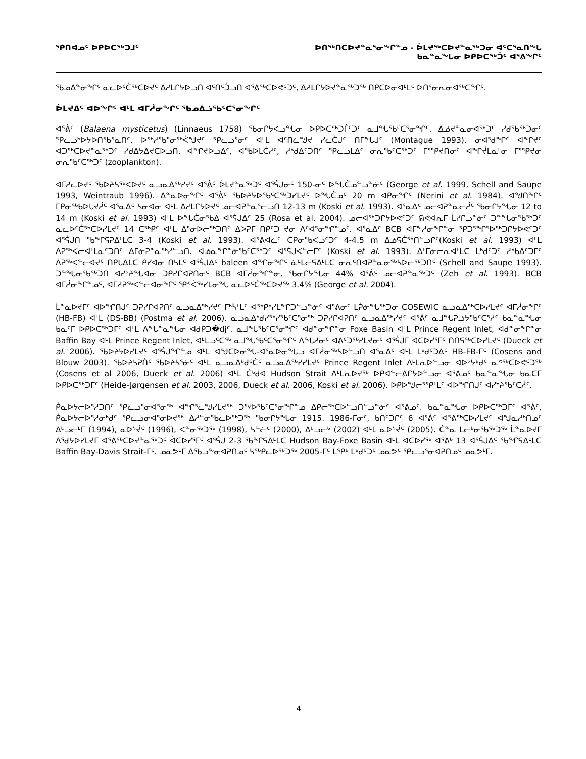ᕿᑎᐊᓄᑦ ᐅᑭᐅᑕᖅᑐᒧᑦ ᐅᑎᖅᑎᑕᐅᔪᓐᓇᕐᓂᖏᓐᓄ - ᐆᒪᔪᖅᑕᐅᔪᓐᓇᖅᑐᓂ ᐊᑦᑕᕐᓇᑎᖓ
ᑲᓇᓐᓇᖓᓂ ᐅᑭᐅᑕᖅᑑᑦ ᐊᕐᕕᖏᑦ
ᖃᓄᐃᓐᓂᖏᑦ ᓇᓚᐅᑦᑖᖅᑕᐅᔪᑦ ᐃᓱᒪᒋᔭᐅᓗᑎ ᐊᑦᑎᑦᑑᓗᑎ ᐊᕐᕕᖅᑕᐅᕙᑦᑐᑦ, ᐃᓱᒪᒋᔭᐅᔪᓐᓇᖅᑐᖅ ᑎᑭᑕᐅᓂᐊᒻᒪᑦ ᐅᑎᕐᓂᕆᓂᐊᖅᑕᖏᑦ.
ᐆᒪᔪᐃᑦ ᐊᐅᖏᑦ ᐊᒻᒪ ᐊᒥᓲᓂᖏᑦ ᖃᓄᐃᓘᖃᑦᑕᕐᓂᖏᑦ
ᐊᕐᕖᑦ (Balaena mysticetus) (Linnaeus 1758) ᖃᓂᒋᔭᐸᓗᖓᓂ ᐅᑭᐅᑕᖅᑐᒦᑦᑐᑦ ᓇᒧᖓᖃᑦᑕᕐᓂᖏᑦ. ᐃᓅᔪᓐᓇᓂᐊᖅᑐᑦ ᓯᑯᖃᖅᑐᓂᑦ ᕿᓚᓗᒃᐅᔭᐅᑎᖃᕐᓇᑎᑦ, ᐅᖅᓱᖃᕐᓂᖅᐹᖑᔪᑦ ᕿᓚᓗᕐᓂᑦ ᐊᒻᒪ ᐊᑦᑎᓛᖑᔪ ᓯᓚᑖᒍᑦ ᑎᒥᖓᒍᑦ (Montague 1993). ᓂᐊᖁᖏᑦ ᐊᖏᔪᑦ ᐊᑐᖅᑕᐅᔪᓐᓇᖅᑐᑦ ᓯᑯᐃᔭᐃᔪᑕᐅᓗᑎ. ᐊᖏᔪᐅᓗᐃᑦ, ᐊᖃᐅᒪᑖᓱᑦ, ᓱᒃᑯᐃᑦᑐᑎᑦ ᕿᓚᓗᒪᐃᑦ ᓂᕆᖃᑦᑕᖅᑐᑦ ᒥᕐᕿᔪᑎᓂᑦ ᐊᖏᔫᒪᓇᒻᓂ ᒥᕐᕿᔪᓂ ᓂᕆᖃᑦᑕᖅᑐᑦ (zooplankton).
ᐊᒥᓱᓚᐅᔪᑦ ᖃᐅᔨᓴᖅᐸᐅᔪᑦ ᓇᓗᓇᐃᖅᓯᔪᑦ ᐊᕐᕖᑦ ᐆᒪᔪᓐᓇᖅᑐᑦ ᐊᕐᕌᒍᓂᑦ 150-ᓂᑦ ᐅᖓᑖᓄᓪᓗᓐᓃᑦ (George et al. 1999, Schell and Saupe 1993, Weintraub 1996). ᐃᓐᓇᐅᓂᖏᑦ ᐊᕐᕖᑦ ᖃᐅᔨᔭᐅᖃᑦᑕᖅᑐᓯᒪᔪᑦ ᐅᖓᑖᓄᑦ 20 m ᐊᑭᓂᖏᑦ (Nerini et al. 1984). ᐊᖑᑎᖏᑦ ᒥᑭᓂᖅᑲᐅᒐᔪᓲᑦ ᐊᕐᓇᐃᑦ ᓴᓂᐊᓂ ᐊᒻᒪ ᐃᓱᒪᒋᔭᐅᔪᑦ ᓄᓕᐊᕈᓐᓇᕐᓕᓗᑎ 12-13 m (Koski et al. 1993). ᐊᕐᓇᐃᑦ ᓄᓕᐊᕈᓐᓇᓕᓲᑦ ᖃᓂᒋᔭᖓᓂ 12 to 14 m (Koski et al. 1993) ᐊᒻᒪ ᐅᖓᑖᓂᖃᐃ ᐊᕐᕌᒍᐃᑦ 25 (Rosa et al. 2004). ᓄᓕᐊᖅᑐᒋᔭᐅᕙᑦᑐᑦ ᕱᕙᐊᕆᒥ ᒫᓯᒋᓗᓐᓃᑦ ᑐᓐᖓᓂᖃᖅᑐᑦ ᓇᓚᐅᑦᑖᖅᑕᐅᓯᒪᔪᑦ 14 ᑕᖅᑭᑦ ᐊᒻᒪ ᐃᕐᓂᐅᓕᖅᑐᑎᑦ ᐃᐳᕈᒥ ᑎᑭᑦᑐ ᔪᓂ ᐱᑦᐊᕐᓂᖏᓐᓄᑦ. ᐊᕐᓇᐃᑦ BCB ᐊᒥᖕᓱᓂᖏᓐᓂ ᕿᑐᕐᖏᕐᐅᖅᑐᒋᔭᐅᕙᑦᑐᑦ ᐊᕐᕌᒍᑎ ᖃᖏᕋᕈᐃᒻᒪᑕ 3-4 (Koski et al. 1993). ᐊᕐᕕᐊᓛᑦ ᑕᑭᓂᖃᐸᓗᑦᑐᑦ 4-4.5 m ᐃᓅᕋᑖᖅᑎᓪᓗᒋᑦ(Koski et al. 1993) ᐊᒻᒪ ᐱᕈᖅᐸᓕᐊᒻᒪᓇᑦᑐᑎᑦ ᐃᒥᓃᕈᓐᓇᖅᓯᓪᓗᑎ. ᐊᓅᓇᖏᓐᓃᖃᑦᑕᖅᑐᑦ ᐊᕐᕌᒍᐸᓪᓕᒥᑦ (Koski et al. 1993). ᐃᒻᒥᓃᓕᕆᐊᒻᒪᑕ ᒪᒃᑯᑦᑐᑦ ᓱᒃᑲᐃᑦᑐᒥᑦ ᐱᕈᖅᐸᓪᓕᐊᔪᑦ ᑎᑭᒐᐃᒪᑕ ᑭᓯᐊᓂ ᑎᓴᒪᑦ ᐊᕐᕌᒍᐃᑦ baleen ᐊᖏᓂᖏᑦ ᓈᒻᒪᓕᕋᐃᒻᒪᑕ ᓂᕆᑦᑎᐊᕈᓐᓇᓂᖅᓴᐅᓕᖅᑐᑎᑦ (Schell and Saupe 1993). ᑐᓐᖓᓂᖃᖅᑐᑎ ᐊᓯᔾᔨᖓᐊᓂ ᑐᑭᓯᒋᐊᕈᑎᓂᑦ BCB ᐊᒥᓲᓂᖏᓐᓂ, ᖃᓂᒋᔭᖓᓂ 44% ᐊᕐᕖᑦ ᓄᓕᐊᕈᓐᓇᖅᑐᑦ (Zeh et al. 1993). BCB ᐊᒥᓲᓂᖏᓐᓄᑦ, ᐊᒥᓱᕈᖅᐸᓪᓕᐊᓂᖏᑦ ᕿᑉᐹᖅᓯᒪᓂᖓ ᓇᓚᐅᑦᑖᖅᑕᐅᔪᖅ 3.4% (George et al. 2004).
ᒫᓐᓇᐅᔪᒥᑦ ᐊᐅᖏᑎᒍᑦ ᑐᕈᓯᒋᐊᕈᑎᑦ ᓇᓗᓇᐃᖅᓯᔪᑦ ᒥᒃᓵᒻᒪᑦ ᐊᖅᑭᒃᓯᒪᖏᑐᓪᓗᓐᓃᑦ ᐊᕐᕕᓂᑦ ᒪᕉᓃᖓᖅᑐᓂ COSEWIC ᓇᓗᓇᐃᖅᑕᐅᓯᒪᔪᑦ ᐊᒥᓲᓂᖏᑦ (HB-FB) ᐊᒻᒪ (DS-BB) (Postma et al. 2006). ᓇᓗᓇᐃᒃᑯᓯᖅᓯᖃᑦᑕᕐᓂᖅ ᑐᕈᓯᒋᐊᕈᑎᑦ ᓇᓗᓇᐃᖅᓯᔪᑦ ᐊᕐᕖᑦ ᓇᒧᖓᕈᓘᔭᖃᑦᑕᕐᓱᑦ ᑲᓇᓐᓇᖓᓂ ᑲᓇᑦᒥ ᐅᑭᐅᑕᖅᑐᒥᑦ ᐊᒻᒪ ᐱᖓᓐᓇᖓᓂ ᐊᑯᑭᑐ�djᑦ. ᓇᒧᖓᖃᑦᑕᕐᓂᖏᑦ ᐊᑯᓐᓂᖏᓐᓂ Foxe Basin ᐊᒻᒪ Prince Regent Inlet, ᐊᑯᓐᓂᖏᓐᓂ Baffin Bay ᐊᒻᒪ Prince Regent Inlet, ᐊᒻᒪᓗᑦᑕᖅ ᓇᒧᖓᖃᑦᑕᕐᓂᖏᑦ ᐱᖓᓱᓂᑦ ᐊᕕᑦᑐᖅᓯᒪᔪᓂᑦ ᐊᕐᕌᒍᒥ ᐊᑕᐅᓯᕐᒥᑦ ᑎᑎᕋᖅᑕᐅᓯᒪᔪᑦ (Dueck et al. 2006). ᖃᐅᔨᔭᐅᓯᒪᔪᑦ ᐊᕐᕌᒍᖏᓐᓄ ᐊᒻᒪ ᐊᖑᑕᐅᓂᖓ-ᐊᕐᓇᐅᓂᖓᓗ ᐊᒥᓲᓂᖅᓴᐅᓪᓗᑎ ᐊᕐᓇᐃᑦ ᐊᒻᒪ ᒪᒃᑯᑦᑐᐃᑦ HB-FB-ᒥᑦ (Cosens and Blouw 2003). ᖃᐅᔨᓴᕈᑏᑦ ᖃᐅᔨᓴᕐᓃᑦ ᐊᒻᒪ ᓇᓗᓇᐃᒃᑯᑦᑖᑦ ᓇᓗᓇᐃᖅᓯᓯᒪᔪᑦ Prince Regent Inlet ᐱᒻᒪᕆᐅᓪᓗᓂ ᐊᐅᔾᔭᒃᑯᑦ ᓇᕝᖅᑕᐅᕙᑦᑐᖅ (Cosens et al 2006, Dueck et al. 2006) ᐊᒻᒪ ᑖᒃᑯᐊ Hudson Strait ᐱᒻᒪᕆᐅᔪᖅ ᐅᑭᐊᓪᓕᕕᒋᔭᐅᓪᓗᓂ ᐊᕐᕕᓄᑦ ᑲᓇᓐᓇᖓᓂ ᑲᓇᑕᒥ ᐅᑭᐅᑕᖅᑐᒥᑦ (Heide-Jørgensen et al. 2003, 2006, Dueck et al. 2006, Koski et al. 2006). ᐅᑭᐅᖑᓕᕐᕿᒻᒪᑦ ᐊᐅᖏᑎᒍᑦ ᐊᓯᔾᔨᖃᑦᑕᓲᑦ.
ᑮᓇᐅᔭᓕᐅᕐᓱᑐᑎᑦ ᕿᓚᓗᕐᓂᐊᕐᓂᖅ ᐊᖏᕐᓚᖑᓯᒪᔪᖅ ᑐᕐᘁᐅᖃᑦᑕᕐᓂᖏᓐᓄ ᐃᑭᓕᖅᑕᐅᓪᓗᑎᓪᓗᓐᓃᑦ ᐊᕐᕕᓄᑦ. ᑲᓇᓐᓇᖓᓂ ᐅᑭᐅᑕᖅᑐᒥᑦ ᐊᕐᕖᑦ, ᑮᓇᐅᔭᓕᐅᕐᓱᓂᒃᑯᑦ ᕿᓚᓗᓂᐊᕐᓂᐅᔪᖅ ᐃᓱᓪᓂᖃᓚᐅᖅᑐᖅ ᖃᓂᒋᔭᖓᓂ 1915. 1986-ᒥᓂᑦ, ᑲᑎᑦᑐᒋᑦ 6 ᐊᕐᕖᑦ ᐊᕐᕕᖅᑕᐅᓯᒪᔪᑦ ᐊᖑᓇᓱᒃᑎᓄᑦ ᐃᒡᓗᓕᒻᒥ (1994), ᓇᐅᔾᔫᑦ (1996), ᐸᓐᓂᖅᑐᖅ (1998), ᓴᓪᓖᑦ (2000), ᐃᒡᓗᓕᒃ (2002) ᐊᒻᒪ ᓇᐅᔾᔫᑦ (2005). ᑖᓐᓇ ᒪᓕᒃᓂᖃᖅᑐᖅ ᒫᓐᓇᐅᔪᒥ ᐱᖁᔭᐅᓯᒪᔪᒥ ᐊᕐᕕᖅᑕᐅᔪᓐᓇᖅᑐᑦ ᐋᑕᐅᓯᕐᒥᑦ ᐊᕐᕌᒍ 2-3 ᖃᖏᕋᐃᒻᒪᑕ Hudson Bay-Foxe Basin ᐊᒻᒪ ᐊᑕᐅᓯᖅ ᐊᕐᕕᒃ 13 ᐊᕐᕌᒍᐃᑦ ᖃᖏᕋᐃᒻᒪᑕ Baffin Bay-Davis Strait-ᒥᑦ. ᓄᓇᕗᒻᒥ ᐃᖃᓗᖕᓂᐊᕈᑎᓄᑦ ᓴᖅᑭᓚᐅᖅᑐᖅ 2005-ᒥᑦ ᒪᕿᒃ ᒪᒃᑯᑦᑐᑦ ᓄᓇᕗᑦ ᕿᓚᓗᕐᓂᐊᕈᑎᓄᑦ ᓄᓇᕗᒻᒥ.
4